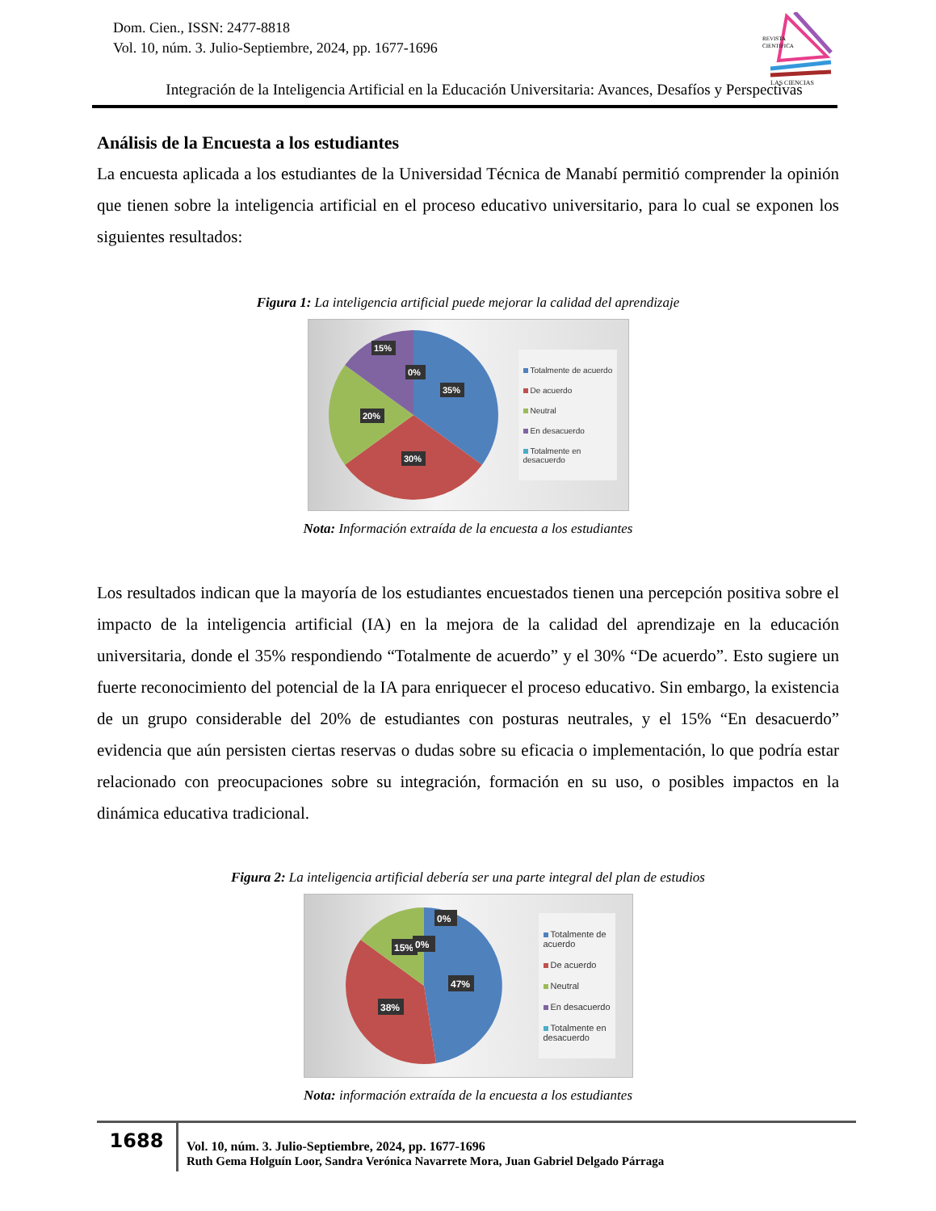Dom. Cien., ISSN: 2477-8818
Vol. 10, núm. 3. Julio-Septiembre, 2024, pp. 1677-1696
REVISTA
CIENTIFICA
LAS CIENCIAS
Integración de la Inteligencia Artificial en la Educación Universitaria: Avances, Desafíos y Perspectivas
Análisis de la Encuesta a los estudiantes
La encuesta aplicada a los estudiantes de la Universidad Técnica de Manabí permitió comprender la opinión que tienen sobre la inteligencia artificial en el proceso educativo universitario, para lo cual se exponen los siguientes resultados:
Figura 1: La inteligencia artificial puede mejorar la calidad del aprendizaje
35%
30%
20%
15%
0%
Totalmente de acuerdo
De acuerdo
Neutral
En desacuerdo
Totalmente en
desacuerdo
Nota: Información extraída de la encuesta a los estudiantes
Los resultados indican que la mayoría de los estudiantes encuestados tienen una percepción positiva sobre el impacto de la inteligencia artificial (IA) en la mejora de la calidad del aprendizaje en la educación universitaria, donde el 35% respondiendo “Totalmente de acuerdo” y el 30% “De acuerdo”. Esto sugiere un fuerte reconocimiento del potencial de la IA para enriquecer el proceso educativo. Sin embargo, la existencia de un grupo considerable del 20% de estudiantes con posturas neutrales, y el 15% “En desacuerdo” evidencia que aún persisten ciertas reservas o dudas sobre su eficacia o implementación, lo que podría estar relacionado con preocupaciones sobre su integración, formación en su uso, o posibles impactos en la dinámica educativa tradicional.
Figura 2: La inteligencia artificial debería ser una parte integral del plan de estudios
47%
38%
15%
0%
0%
Totalmente de
acuerdo
De acuerdo
Neutral
En desacuerdo
Totalmente en
desacuerdo
Nota: información extraída de la encuesta a los estudiantes
1688
Vol. 10, núm. 3. Julio-Septiembre, 2024, pp. 1677-1696
Ruth Gema Holguín Loor, Sandra Verónica Navarrete Mora, Juan Gabriel Delgado Párraga